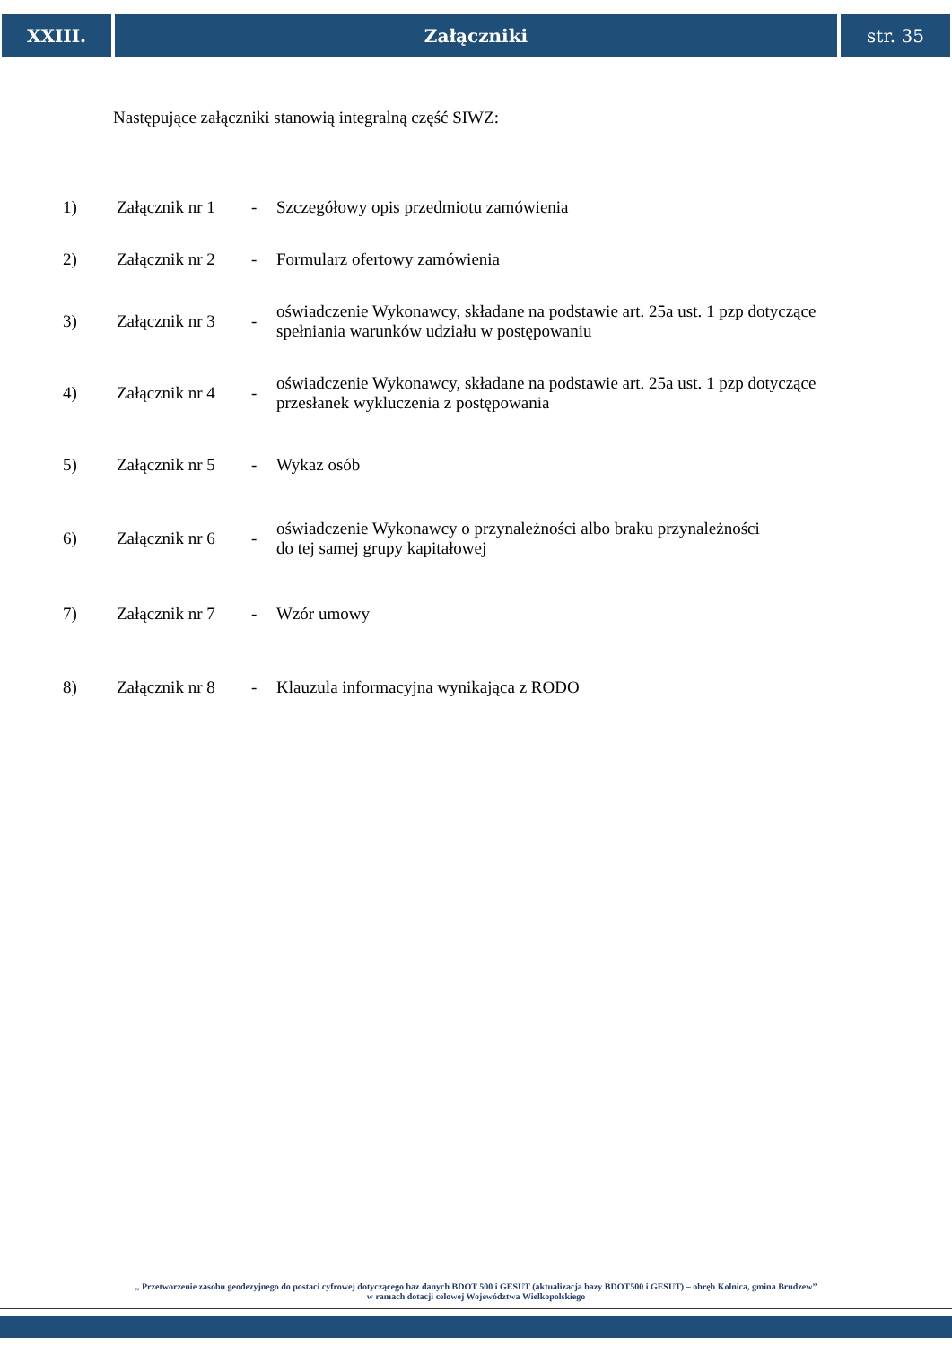XXIII. Załączniki str. 35
Następujące załączniki stanowią integralną część SIWZ:
| 1) | Załącznik nr 1 | - | Szczegółowy opis przedmiotu zamówienia |
| 2) | Załącznik nr 2 | - | Formularz ofertowy zamówienia |
| 3) | Załącznik nr 3 | - | oświadczenie Wykonawcy, składane na podstawie art. 25a ust. 1 pzp dotyczące spełniania warunków udziału w postępowaniu |
| 4) | Załącznik nr 4 | - | oświadczenie Wykonawcy, składane na podstawie art. 25a ust. 1 pzp dotyczące przesłanek wykluczenia z postępowania |
| 5) | Załącznik nr 5 | - | Wykaz osób |
| 6) | Załącznik nr 6 | - | oświadczenie Wykonawcy o przynależności albo braku przynależności do tej samej grupy kapitałowej |
| 7) | Załącznik nr 7 | - | Wzór umowy |
| 8) | Załącznik nr 8 | - | Klauzula informacyjna wynikająca z RODO |
„ Przetworzenie zasobu geodezyjnego do postaci cyfrowej dotyczącego baz danych BDOT 500 i GESUT (aktualizacja bazy BDOT500 i GESUT) – obręb Kolnica, gmina Brudzew”
w ramach dotacji celowej Województwa Wielkopolskiego